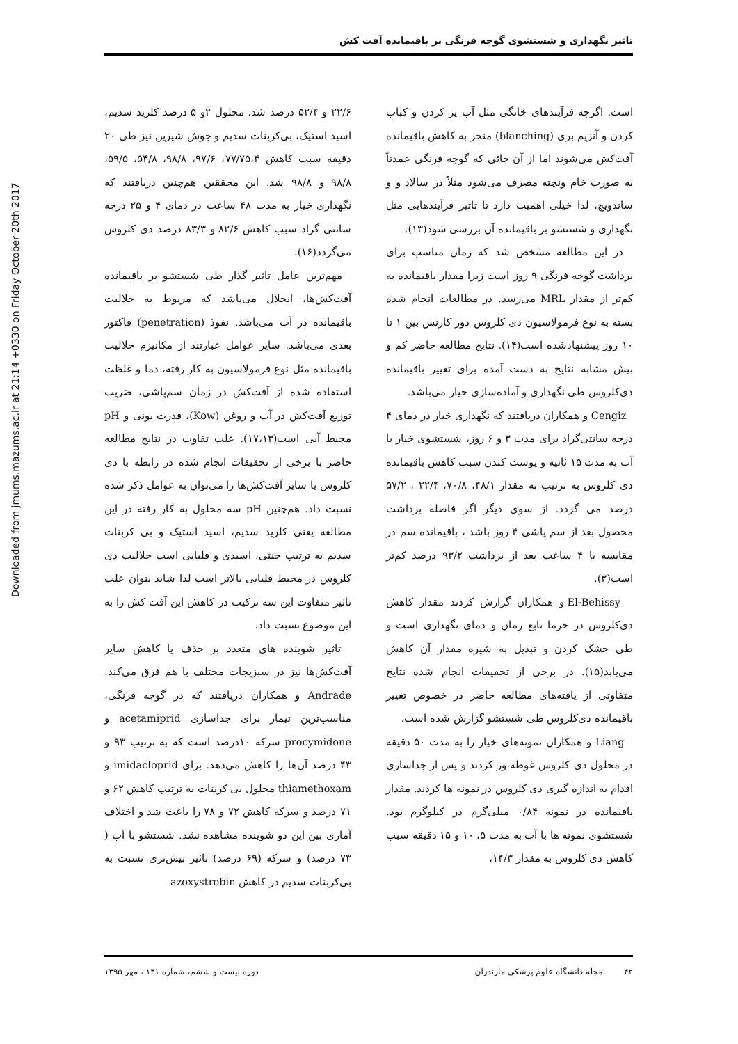Downloaded from jmums.mazums.ac.ir at 21:14 +0330 on Friday October 20th 2017
تاثیر نگهداری و شستشوی گوجه فرنگی بر باقیمانده آفت کش
است. اگرچه فرآیندهای خانگی مثل آب پز کردن و کباب کردن و آنزیم بری (blanching) منجر به کاهش باقیمانده آفت‌کش می‌شوند اما از آن جائی که گوجه فرنگی عمدتاً به صورت خام ونچته مصرف می‌شود مثلاً در سالاد و و ساندویچ، لذا خیلی اهمیت دارد تا تاثیر فرآیندهایی مثل نگهداری و شستشو بر باقیمانده آن بررسی شود(۱۳).
در این مطالعه مشخص شد که زمان مناسب برای برداشت گوجه فرنگی ۹ روز است زیرا مقدار باقیمانده به کم‌تر از مقدار MRL می‌رسد. در مطالعات انجام شده بسته به نوع فرمولاسیون دی کلروس دور کارنس بین ۱ تا ۱۰ روز پیشنهادشده است(۱۴). نتایج مطالعه حاضر کم و بیش مشابه نتایج به دست آمده برای تغییر باقیمانده دی‌کلروس طی نگهداری و آماده‌سازی خیار می‌باشد.
Cengiz و همکاران دریافتند که نگهداری خیار در دمای ۴ درجه سانتی‌گراد برای مدت ۳ و ۶ روز، شستشوی خیار با آب به مدت ۱۵ ثانیه و پوست کندن سبب کاهش باقیمانده دی کلروس به ترتیب به مقدار ۴۸/۱، ۷۰/۸، ۲۲/۴ ، ۵۷/۲ درصد می گردد. از سوی دیگر اگر فاصله برداشت محصول بعد از سم پاشی ۴ روز باشد ، باقیمانده سم در مقایسه با ۴ ساعت بعد از برداشت ۹۳/۲ درصد کم‌تر است(۳).
El-Behissy و همکاران گزارش کردند مقدار کاهش دی‌کلروس در خرما تابع زمان و دمای نگهداری است و طی خشک کردن و تبدیل به شیره مقدار آن کاهش می‌یابد(۱۵). در برخی از تحقیقات انجام شده نتایج متفاوتی از یافته‌های مطالعه حاضر در خصوص تغییر باقیمانده دی‌کلروس طی شستشو گزارش شده است.
Liang و همکاران نمونه‌های خیار را به مدت ۵۰ دقیقه در محلول دی کلروس غوطه ور کردند و پس از جداسازی اقدام به اندازه گیری دی کلروس در نمونه ها کردند. مقدار باقیمانده در نمونه ۰/۸۴ میلی‌گرم در کیلوگرم بود. شستشوی نمونه ها با آب به مدت ۵، ۱۰ و ۱۵ دقیقه سبب کاهش دی کلروس به مقدار ۱۴/۳،
۲۲/۶ و ۵۲/۴ درصد شد. محلول ۲و ۵ درصد کلرید سدیم، اسید استیک، بی‌کربنات سدیم و جوش شیرین نیز طی ۲۰ دقیقه سبب کاهش ۷۷/۷۵،۴، ۹۷/۶، ۹۸/۸، ۵۴/۸، ۵۹/۵، ۹۸/۸ و ۹۸/۸ شد. این محققین هم‌چنین دریافتند که نگهداری خیار به مدت ۴۸ ساعت در دمای ۴ و ۲۵ درجه سانتی گراد سبب کاهش ۸۲/۶ و ۸۳/۳ درصد دی کلروس می‌گردد(۱۶).
مهم‌ترین عامل تاثیر گذار طی شستشو بر باقیمانده آفت‌کش‌ها، انحلال می‌باشد که مربوط به حلالیت باقیمانده در آب می‌باشد. نفوذ (penetration) فاکتور بعدی می‌باشد. سایر عوامل عبارتند از مکانیزم حلالیت باقیمانده مثل نوع فرمولاسیون به کار رفته، دما و غلظت استفاده شده از آفت‌کش در زمان سم‌پاشی، ضریب توزیع آفت‌کش در آب و روغن (Kow)، قدرت یونی و pH محیط آبی است(۱۷،۱۳). علت تفاوت در نتایج مطالعه حاضر با برخی از تحقیقات انجام شده در رابطه با دی کلروس یا سایر آفت‌کش‌ها را می‌توان به عوامل ذکر شده نسبت داد. هم‌چنین pH سه محلول به کار رفته در این مطالعه یعنی کلرید سدیم، اسید استیک و بی کربنات سدیم به ترتیب خنثی، اسیدی و قلیایی است حلالیت دی کلروس در محیط قلیایی بالاتر است لذا شاید بتوان علت تاثیر متفاوت این سه ترکیب در کاهش این آفت کش را به این موضوع نسبت داد.
تاثیر شوینده های متعدد بر حذف یا کاهش سایر آفت‌کش‌ها نیز در سبزیجات مختلف با هم فرق می‌کند. Andrade و همکاران دریافتند که در گوجه فرنگی، مناسب‌ترین تیمار برای جداسازی acetamiprid و procymidone سرکه ۱۰درصد است که به ترتیب ۹۳ و ۴۳ درصد آن‌ها را کاهش می‌دهد. برای imidacloprid و thiamethoxam محلول بی کربنات به ترتیب کاهش ۶۲ و ۷۱ درصد و سرکه کاهش ۷۲ و ۷۸ را باعث شد و اختلاف آماری بین این دو شوینده مشاهده نشد. شستشو با آب ( ۷۳ درصد) و سرکه (۶۹ درصد) تاثیر بیش‌تری نسبت به بی‌کربنات سدیم در کاهش azoxystrobin
۴۲ مجله دانشگاه علوم پزشکی مازندران دوره بیست و ششم، شماره ۱۴۱ ، مهر ۱۳۹۵